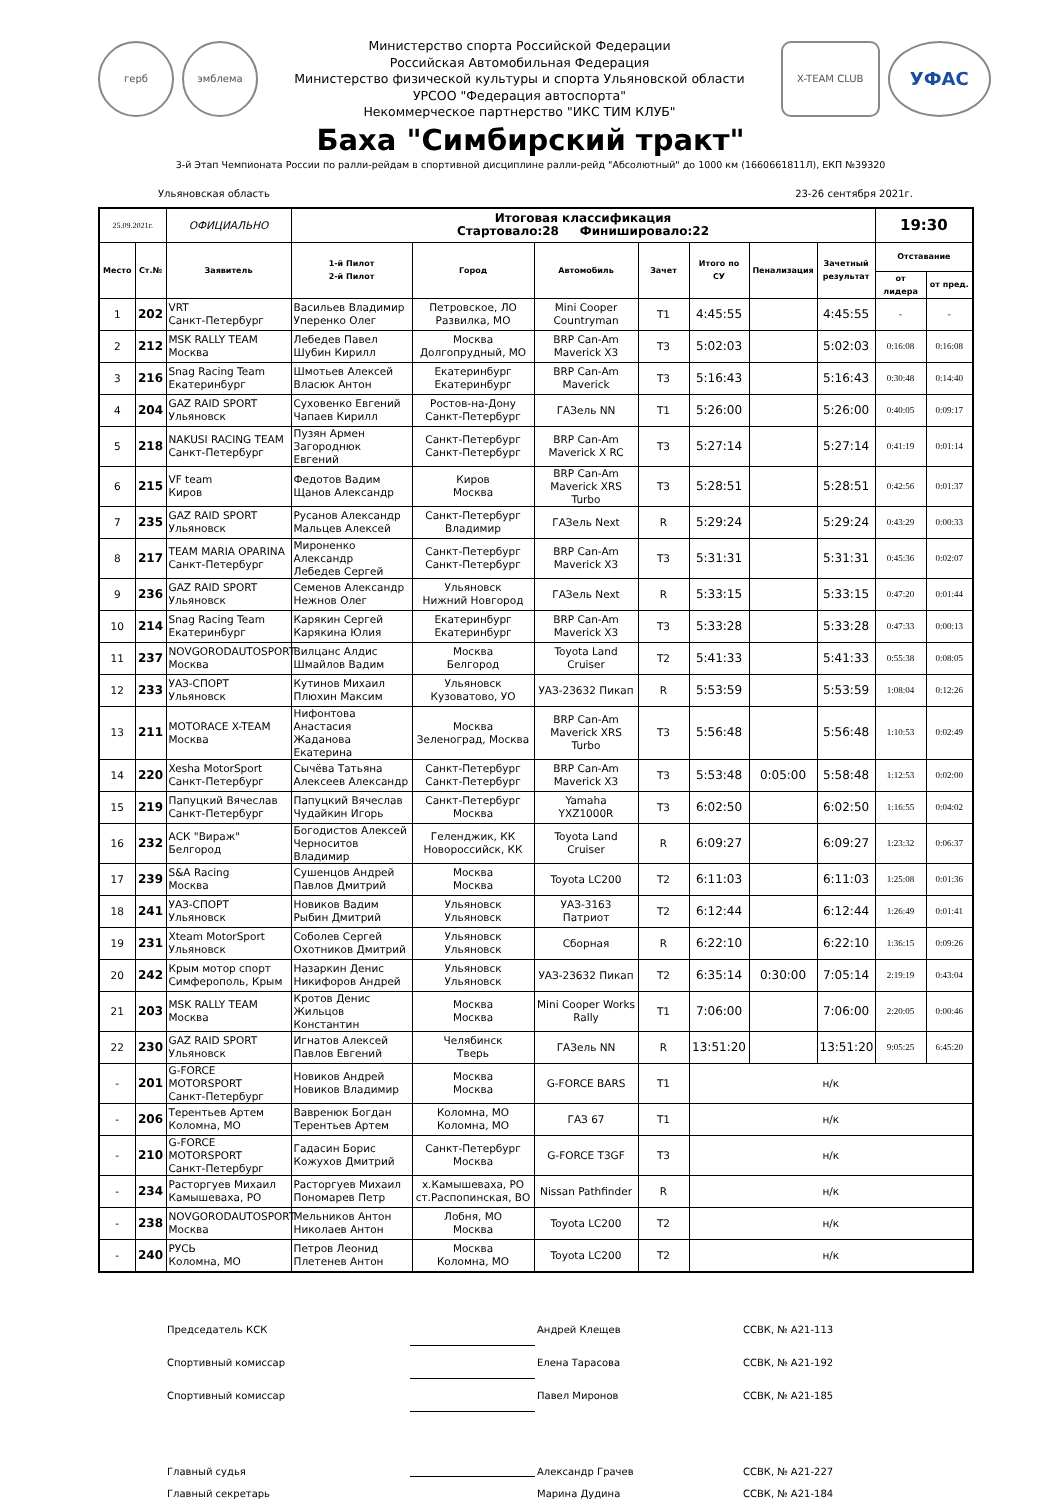герб эмблема
Министерство спорта Российской Федерации
Российская Автомобильная Федерация
Министерство физической культуры и спорта Ульяновской области
УРСОО "Федерация автоспорта"
Некоммерческое партнерство "ИКС ТИМ КЛУБ"
X-TEAM CLUB УФАС
Баха "Симбирский тракт"
3-й Этап Чемпионата России по ралли-рейдам в спортивной дисциплине ралли-рейд "Абсолютный" до 1000 км (1660661811Л), ЕКП №39320
Ульяновская область 23-26 сентября 2021г.
| 25.09.2021г. | | ОФИЦИАЛЬНО | Итоговая классификация Стартовало:28 Финишировало:22 | | | | | | | 19:30 | |
| Место | Ст.№ | Заявитель | 1-й Пилот 2-й Пилот | Город | Автомобиль | Зачет | Итого по СУ | Пенализация | Зачетный результат | Отставание | |
| | | | | | | | | | | от лидера | от пред. |
| 1 | 202 | VRT Санкт-Петербург | Васильев Владимир Уперенко Олег | Петровское, ЛО Развилка, МО | Mini Cooper Countryman | T1 | 4:45:55 | | 4:45:55 | - | - |
| 2 | 212 | MSK RALLY TEAM Москва | Лебедев Павел Шубин Кирилл | Москва Долгопрудный, МО | BRP Can-Am Maverick X3 | T3 | 5:02:03 | | 5:02:03 | 0:16:08 | 0:16:08 |
| 3 | 216 | Snag Racing Team Екатеринбург | Шмотьев Алексей Власюк Антон | Екатеринбург Екатеринбург | BRP Can-Am Maverick | T3 | 5:16:43 | | 5:16:43 | 0:30:48 | 0:14:40 |
| 4 | 204 | GAZ RAID SPORT Ульяновск | Суховенко Евгений Чапаев Кирилл | Ростов-на-Дону Санкт-Петербург | ГАЗель NN | T1 | 5:26:00 | | 5:26:00 | 0:40:05 | 0:09:17 |
| 5 | 218 | NAKUSI RACING TEAM Санкт-Петербург | Пузян Армен Загороднюк Евгений | Санкт-Петербург Санкт-Петербург | BRP Can-Am Maverick X RC | T3 | 5:27:14 | | 5:27:14 | 0:41:19 | 0:01:14 |
| 6 | 215 | VF team Киров | Федотов Вадим Щанов Александр | Киров Москва | BRP Can-Am Maverick XRS Turbo | T3 | 5:28:51 | | 5:28:51 | 0:42:56 | 0:01:37 |
| 7 | 235 | GAZ RAID SPORT Ульяновск | Русанов Александр Мальцев Алексей | Санкт-Петербург Владимир | ГАЗель Next | R | 5:29:24 | | 5:29:24 | 0:43:29 | 0:00:33 |
| 8 | 217 | TEAM MARIA OPARINA Санкт-Петербург | Мироненко Александр Лебедев Сергей | Санкт-Петербург Санкт-Петербург | BRP Can-Am Maverick X3 | T3 | 5:31:31 | | 5:31:31 | 0:45:36 | 0:02:07 |
| 9 | 236 | GAZ RAID SPORT Ульяновск | Семенов Александр Нежнов Олег | Ульяновск Нижний Новгород | ГАЗель Next | R | 5:33:15 | | 5:33:15 | 0:47:20 | 0:01:44 |
| 10 | 214 | Snag Racing Team Екатеринбург | Карякин Сергей Карякина Юлия | Екатеринбург Екатеринбург | BRP Can-Am Maverick X3 | T3 | 5:33:28 | | 5:33:28 | 0:47:33 | 0:00:13 |
| 11 | 237 | NOVGORODAUTOSPORT Москва | Вилцанс Алдис Шмайлов Вадим | Москва Белгород | Toyota Land Cruiser | T2 | 5:41:33 | | 5:41:33 | 0:55:38 | 0:08:05 |
| 12 | 233 | УАЗ-СПОРТ Ульяновск | Кутинов Михаил Плюхин Максим | Ульяновск Кузоватово, УО | УАЗ-23632 Пикап | R | 5:53:59 | | 5:53:59 | 1:08:04 | 0:12:26 |
| 13 | 211 | MOTORACE X-TEAM Москва | Нифонтова Анастасия Жаданова Екатерина | Москва Зеленоград, Москва | BRP Can-Am Maverick XRS Turbo | T3 | 5:56:48 | | 5:56:48 | 1:10:53 | 0:02:49 |
| 14 | 220 | Xesha MotorSport Санкт-Петербург | Сычёва Татьяна Алексеев Александр | Санкт-Петербург Санкт-Петербург | BRP Can-Am Maverick X3 | T3 | 5:53:48 | 0:05:00 | 5:58:48 | 1:12:53 | 0:02:00 |
| 15 | 219 | Папуцкий Вячеслав Санкт-Петербург | Папуцкий Вячеслав Чудайкин Игорь | Санкт-Петербург Москва | Yamaha YXZ1000R | T3 | 6:02:50 | | 6:02:50 | 1:16:55 | 0:04:02 |
| 16 | 232 | АСК "Вираж" Белгород | Богодистов Алексей Черноситов Владимир | Геленджик, КК Новороссийск, КК | Toyota Land Cruiser | R | 6:09:27 | | 6:09:27 | 1:23:32 | 0:06:37 |
| 17 | 239 | S&A Racing Москва | Сушенцов Андрей Павлов Дмитрий | Москва Москва | Toyota LC200 | T2 | 6:11:03 | | 6:11:03 | 1:25:08 | 0:01:36 |
| 18 | 241 | УАЗ-СПОРТ Ульяновск | Новиков Вадим Рыбин Дмитрий | Ульяновск Ульяновск | УАЗ-3163 Патриот | T2 | 6:12:44 | | 6:12:44 | 1:26:49 | 0:01:41 |
| 19 | 231 | Xteam MotorSport Ульяновск | Соболев Сергей Охотников Дмитрий | Ульяновск Ульяновск | Сборная | R | 6:22:10 | | 6:22:10 | 1:36:15 | 0:09:26 |
| 20 | 242 | Крым мотор спорт Симферополь, Крым | Назаркин Денис Никифоров Андрей | Ульяновск Ульяновск | УАЗ-23632 Пикап | T2 | 6:35:14 | 0:30:00 | 7:05:14 | 2:19:19 | 0:43:04 |
| 21 | 203 | MSK RALLY TEAM Москва | Кротов Денис Жильцов Константин | Москва Москва | Mini Cooper Works Rally | T1 | 7:06:00 | | 7:06:00 | 2:20:05 | 0:00:46 |
| 22 | 230 | GAZ RAID SPORT Ульяновск | Игнатов Алексей Павлов Евгений | Челябинск Тверь | ГАЗель NN | R | 13:51:20 | | 13:51:20 | 9:05:25 | 6:45:20 |
| - | 201 | G-FORCE MOTORSPORT Санкт-Петербург | Новиков Андрей Новиков Владимир | Москва Москва | G-FORCE BARS | T1 | н/к | | | | |
| - | 206 | Терентьев Артем Коломна, МО | Вавренюк Богдан Терентьев Артем | Коломна, МО Коломна, МО | ГАЗ 67 | T1 | н/к | | | | |
| - | 210 | G-FORCE MOTORSPORT Санкт-Петербург | Гадасин Борис Кожухов Дмитрий | Санкт-Петербург Москва | G-FORCE T3GF | T3 | н/к | | | | |
| - | 234 | Расторгуев Михаил Камышеваха, РО | Расторгуев Михаил Пономарев Петр | х.Камышеваха, РО ст.Распопинская, ВО | Nissan Pathfinder | R | н/к | | | | |
| - | 238 | NOVGORODAUTOSPORT Москва | Мельников Антон Николаев Антон | Лобня, МО Москва | Toyota LC200 | T2 | н/к | | | | |
| - | 240 | РУСЬ Коломна, МО | Петров Леонид Плетенев Антон | Москва Коломна, МО | Toyota LC200 | T2 | н/к | | | | |
Председатель КСК Андрей Клещев ССВК, № А21-113
Спортивный комиссар Елена Тарасова ССВК, № А21-192
Спортивный комиссар Павел Миронов ССВК, № А21-185
Главный судья Александр Грачев ССВК, № А21-227
Главный секретарь Марина Дудина ССВК, № А21-184